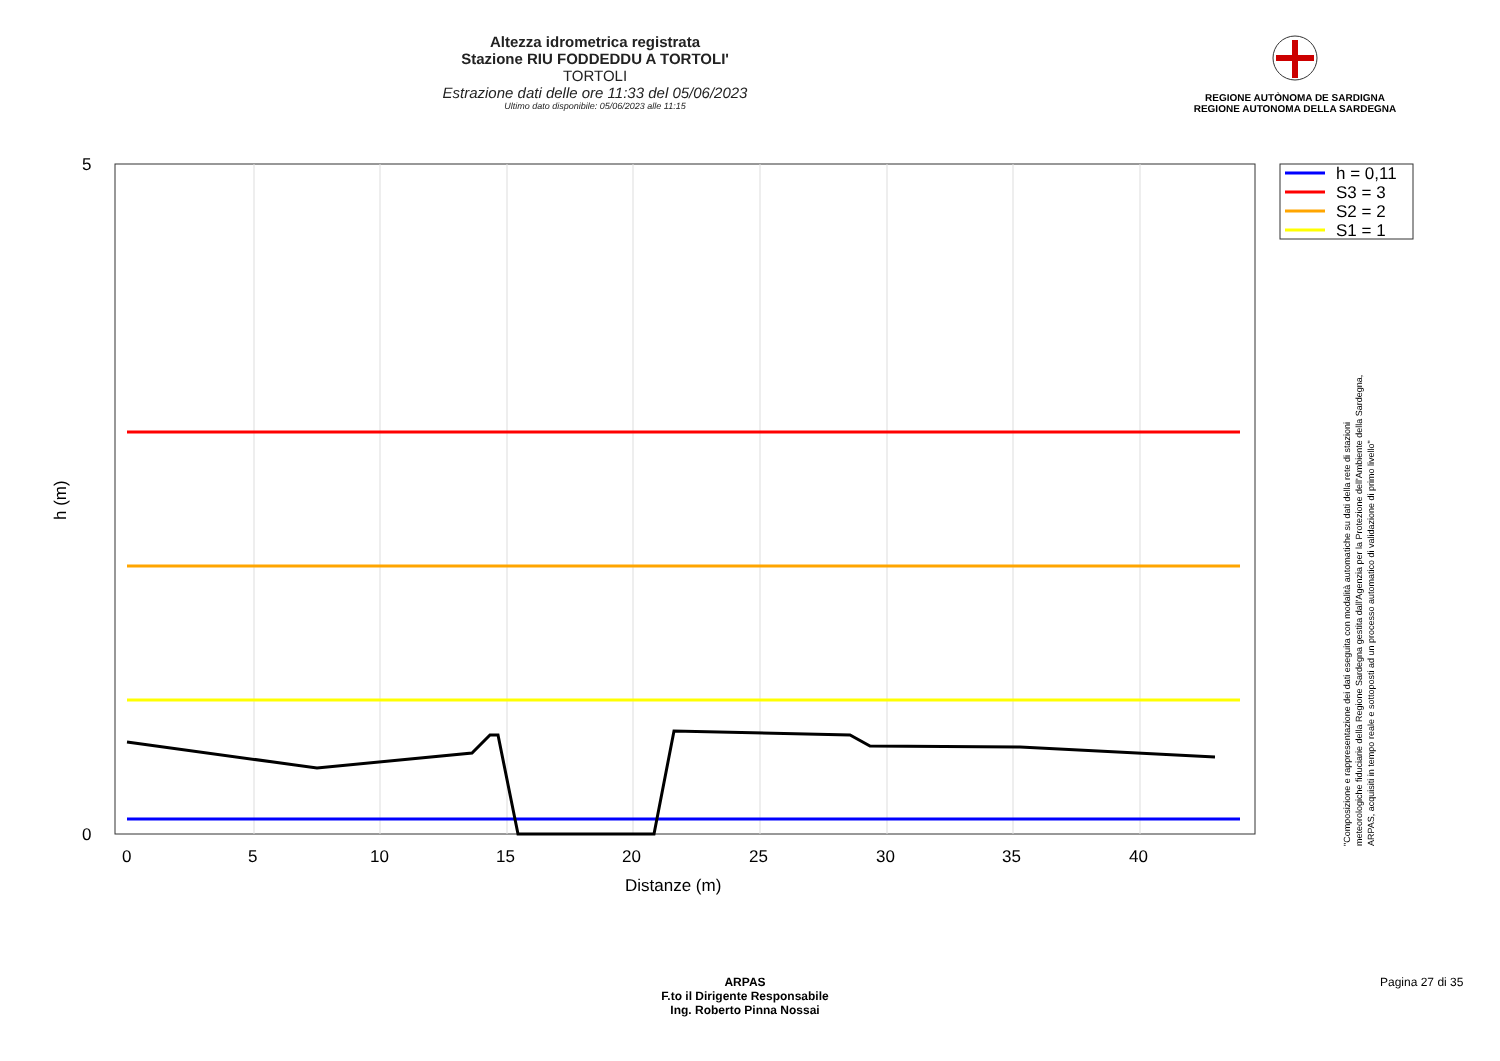Altezza idrometrica registrata
Stazione RIU FODDEDDU A TORTOLI'
TORTOLI
Estrazione dati delle ore 11:33 del 05/06/2023
Ultimo dato disponibile: 05/06/2023 alle 11:15
REGIONE AUTÒNOMA DE SARDIGNA
REGIONE AUTONOMA DELLA SARDEGNA
5
0
0
5
10
15
20
25
30
35
40
Distanze (m)
h (m)
h = 0,11
S3 = 3
S2 = 2
S1 = 1
"Composizione e rappresentazione dei dati eseguita con modalità automatiche su dati della rete di stazioni meteorologiche fiduciarie della Regione Sardegna gestita dall'Agenzia per la Protezione dell'Ambiente della Sardegna, ARPAS, acquisiti in tempo reale e sottoposti ad un processo automatico di validazione di primo livello"
ARPAS
F.to il Dirigente Responsabile
Ing. Roberto Pinna Nossai
Pagina 27 di 35